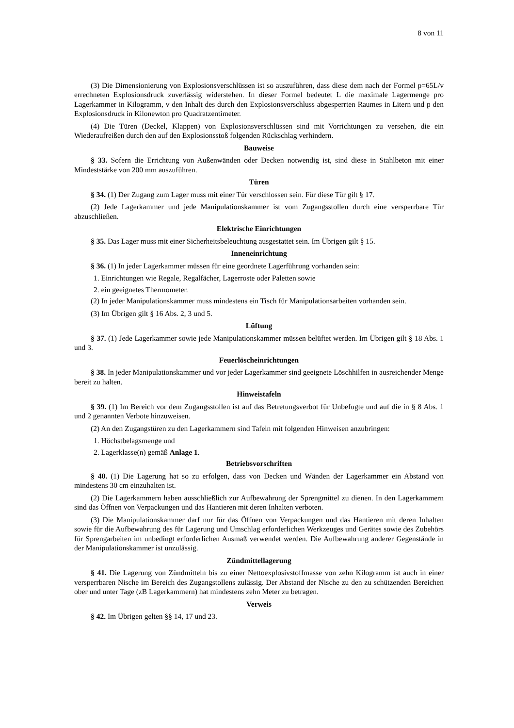8 von 11
(3) Die Dimensionierung von Explosionsverschlüssen ist so auszuführen, dass diese dem nach der Formel p=65L/v errechneten Explosionsdruck zuverlässig widerstehen. In dieser Formel bedeutet L die maximale Lagermenge pro Lagerkammer in Kilogramm, v den Inhalt des durch den Explosionsverschluss abgesperrten Raumes in Litern und p den Explosionsdruck in Kilonewton pro Quadratzentimeter.
(4) Die Türen (Deckel, Klappen) von Explosionsverschlüssen sind mit Vorrichtungen zu versehen, die ein Wiederaufreißen durch den auf den Explosionsstoß folgenden Rückschlag verhindern.
Bauweise
§ 33. Sofern die Errichtung von Außenwänden oder Decken notwendig ist, sind diese in Stahlbeton mit einer Mindeststärke von 200 mm auszuführen.
Türen
§ 34. (1) Der Zugang zum Lager muss mit einer Tür verschlossen sein. Für diese Tür gilt § 17.
(2) Jede Lagerkammer und jede Manipulationskammer ist vom Zugangsstollen durch eine versperrbare Tür abzuschließen.
Elektrische Einrichtungen
§ 35. Das Lager muss mit einer Sicherheitsbeleuchtung ausgestattet sein. Im Übrigen gilt § 15.
Inneneinrichtung
§ 36. (1) In jeder Lagerkammer müssen für eine geordnete Lagerführung vorhanden sein:
1. Einrichtungen wie Regale, Regalfächer, Lagerroste oder Paletten sowie
2. ein geeignetes Thermometer.
(2) In jeder Manipulationskammer muss mindestens ein Tisch für Manipulationsarbeiten vorhanden sein.
(3) Im Übrigen gilt § 16 Abs. 2, 3 und 5.
Lüftung
§ 37. (1) Jede Lagerkammer sowie jede Manipulationskammer müssen belüftet werden. Im Übrigen gilt § 18 Abs. 1 und 3.
Feuerlöscheinrichtungen
§ 38. In jeder Manipulationskammer und vor jeder Lagerkammer sind geeignete Löschhilfen in ausreichender Menge bereit zu halten.
Hinweistafeln
§ 39. (1) Im Bereich vor dem Zugangsstollen ist auf das Betretungsverbot für Unbefugte und auf die in § 8 Abs. 1 und 2 genannten Verbote hinzuweisen.
(2) An den Zugangstüren zu den Lagerkammern sind Tafeln mit folgenden Hinweisen anzubringen:
1. Höchstbelagsmenge und
2. Lagerklasse(n) gemäß Anlage 1.
Betriebsvorschriften
§ 40. (1) Die Lagerung hat so zu erfolgen, dass von Decken und Wänden der Lagerkammer ein Abstand von mindestens 30 cm einzuhalten ist.
(2) Die Lagerkammern haben ausschließlich zur Aufbewahrung der Sprengmittel zu dienen. In den Lagerkammern sind das Öffnen von Verpackungen und das Hantieren mit deren Inhalten verboten.
(3) Die Manipulationskammer darf nur für das Öffnen von Verpackungen und das Hantieren mit deren Inhalten sowie für die Aufbewahrung des für Lagerung und Umschlag erforderlichen Werkzeuges und Gerätes sowie des Zubehörs für Sprengarbeiten im unbedingt erforderlichen Ausmaß verwendet werden. Die Aufbewahrung anderer Gegenstände in der Manipulationskammer ist unzulässig.
Zündmittellagerung
§ 41. Die Lagerung von Zündmitteln bis zu einer Nettoexplosivstoffmasse von zehn Kilogramm ist auch in einer versperrbaren Nische im Bereich des Zugangstollens zulässig. Der Abstand der Nische zu den zu schützenden Bereichen ober und unter Tage (zB Lagerkammern) hat mindestens zehn Meter zu betragen.
Verweis
§ 42. Im Übrigen gelten §§ 14, 17 und 23.